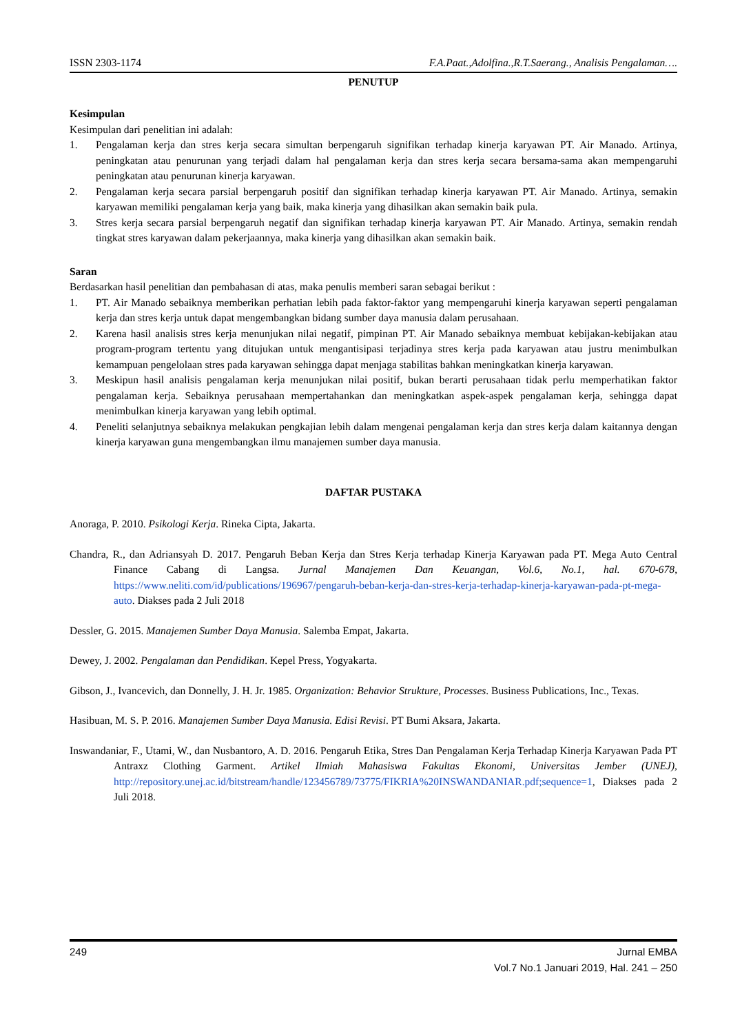ISSN 2303-1174 F.A.Paat.,Adolfina.,R.T.Saerang., Analisis Pengalaman….
PENUTUP
Kesimpulan
Kesimpulan dari penelitian ini adalah:
1. Pengalaman kerja dan stres kerja secara simultan berpengaruh signifikan terhadap kinerja karyawan PT. Air Manado. Artinya, peningkatan atau penurunan yang terjadi dalam hal pengalaman kerja dan stres kerja secara bersama-sama akan mempengaruhi peningkatan atau penurunan kinerja karyawan.
2. Pengalaman kerja secara parsial berpengaruh positif dan signifikan terhadap kinerja karyawan PT. Air Manado. Artinya, semakin karyawan memiliki pengalaman kerja yang baik, maka kinerja yang dihasilkan akan semakin baik pula.
3. Stres kerja secara parsial berpengaruh negatif dan signifikan terhadap kinerja karyawan PT. Air Manado. Artinya, semakin rendah tingkat stres karyawan dalam pekerjaannya, maka kinerja yang dihasilkan akan semakin baik.
Saran
Berdasarkan hasil penelitian dan pembahasan di atas, maka penulis memberi saran sebagai berikut :
1. PT. Air Manado sebaiknya memberikan perhatian lebih pada faktor-faktor yang mempengaruhi kinerja karyawan seperti pengalaman kerja dan stres kerja untuk dapat mengembangkan bidang sumber daya manusia dalam perusahaan.
2. Karena hasil analisis stres kerja menunjukan nilai negatif, pimpinan PT. Air Manado sebaiknya membuat kebijakan-kebijakan atau program-program tertentu yang ditujukan untuk mengantisipasi terjadinya stres kerja pada karyawan atau justru menimbulkan kemampuan pengelolaan stres pada karyawan sehingga dapat menjaga stabilitas bahkan meningkatkan kinerja karyawan.
3. Meskipun hasil analisis pengalaman kerja menunjukan nilai positif, bukan berarti perusahaan tidak perlu memperhatikan faktor pengalaman kerja. Sebaiknya perusahaan mempertahankan dan meningkatkan aspek-aspek pengalaman kerja, sehingga dapat menimbulkan kinerja karyawan yang lebih optimal.
4. Peneliti selanjutnya sebaiknya melakukan pengkajian lebih dalam mengenai pengalaman kerja dan stres kerja dalam kaitannya dengan kinerja karyawan guna mengembangkan ilmu manajemen sumber daya manusia.
DAFTAR PUSTAKA
Anoraga, P. 2010. Psikologi Kerja. Rineka Cipta, Jakarta.
Chandra, R., dan Adriansyah D. 2017. Pengaruh Beban Kerja dan Stres Kerja terhadap Kinerja Karyawan pada PT. Mega Auto Central Finance Cabang di Langsa. Jurnal Manajemen Dan Keuangan, Vol.6, No.1, hal. 670-678, https://www.neliti.com/id/publications/196967/pengaruh-beban-kerja-dan-stres-kerja-terhadap-kinerja-karyawan-pada-pt-mega-auto. Diakses pada 2 Juli 2018
Dessler, G. 2015. Manajemen Sumber Daya Manusia. Salemba Empat, Jakarta.
Dewey, J. 2002. Pengalaman dan Pendidikan. Kepel Press, Yogyakarta.
Gibson, J., Ivancevich, dan Donnelly, J. H. Jr. 1985. Organization: Behavior Strukture, Processes. Business Publications, Inc., Texas.
Hasibuan, M. S. P. 2016. Manajemen Sumber Daya Manusia. Edisi Revisi. PT Bumi Aksara, Jakarta.
Inswandaniar, F., Utami, W., dan Nusbantoro, A. D. 2016. Pengaruh Etika, Stres Dan Pengalaman Kerja Terhadap Kinerja Karyawan Pada PT Antraxz Clothing Garment. Artikel Ilmiah Mahasiswa Fakultas Ekonomi, Universitas Jember (UNEJ), http://repository.unej.ac.id/bitstream/handle/123456789/73775/FIKRIA%20INSWANDANIAR.pdf;sequence=1, Diakses pada 2 Juli 2018.
249 Jurnal EMBA
Vol.7 No.1 Januari 2019, Hal. 241 – 250